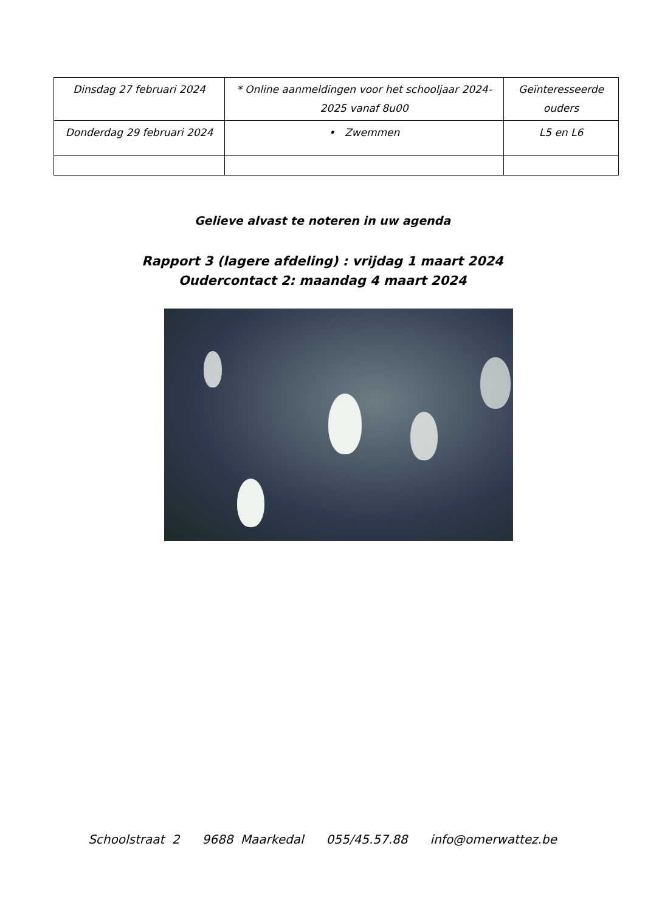| Dinsdag 27 februari 2024 | * Online aanmeldingen voor het schooljaar 2024-2025 vanaf 8u00 | Geïnteresseerde ouders |
| Donderdag 29 februari 2024 | • Zwemmen | L5 en L6 |
Gelieve alvast te noteren in uw agenda
Rapport 3 (lagere afdeling) : vrijdag 1 maart 2024
Oudercontact 2: maandag 4 maart 2024
Schoolstraat 2 9688 Maarkedal 055/45.57.88 info@omerwattez.be